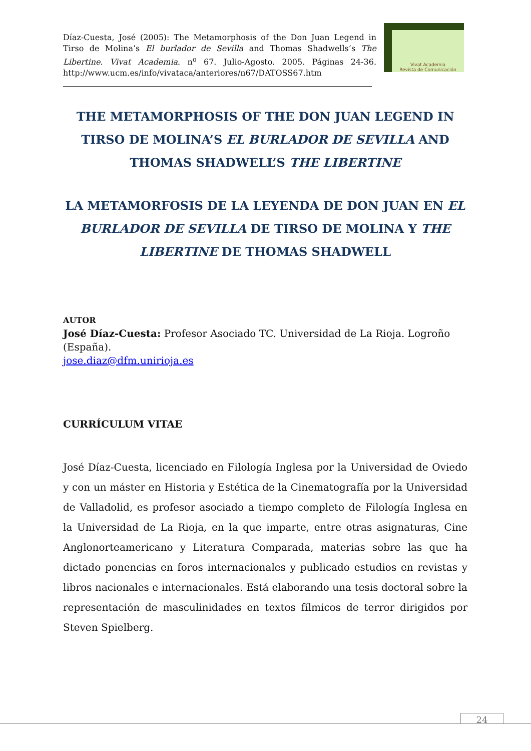Díaz-Cuesta, José (2005): The Metamorphosis of the Don Juan Legend in Tirso de Molina’s El burlador de Sevilla and Thomas Shadwells’s The Libertine. Vivat Academia. n<sup>o</sup> 67. Julio-Agosto. 2005. Páginas 24-36. http://www.ucm.es/info/vivataca/anteriores/n67/DATOSS67.htm
Vivat Academia
Revista de Comunicación
THE METAMORPHOSIS OF THE DON JUAN LEGEND IN TIRSO DE MOLINA’S EL BURLADOR DE SEVILLA AND THOMAS SHADWELL’S THE LIBERTINE
LA METAMORFOSIS DE LA LEYENDA DE DON JUAN EN EL BURLADOR DE SEVILLA DE TIRSO DE MOLINA Y THE LIBERTINE DE THOMAS SHADWELL
AUTOR
José Díaz-Cuesta: Profesor Asociado TC. Universidad de La Rioja. Logroño (España).
jose.diaz@dfm.unirioja.es
CURRÍCULUM VITAE
José Díaz-Cuesta, licenciado en Filología Inglesa por la Universidad de Oviedo y con un máster en Historia y Estética de la Cinematografía por la Universidad de Valladolid, es profesor asociado a tiempo completo de Filología Inglesa en la Universidad de La Rioja, en la que imparte, entre otras asignaturas, Cine Anglonorteamericano y Literatura Comparada, materias sobre las que ha dictado ponencias en foros internacionales y publicado estudios en revistas y libros nacionales e internacionales. Está elaborando una tesis doctoral sobre la representación de masculinidades en textos fílmicos de terror dirigidos por Steven Spielberg.
24